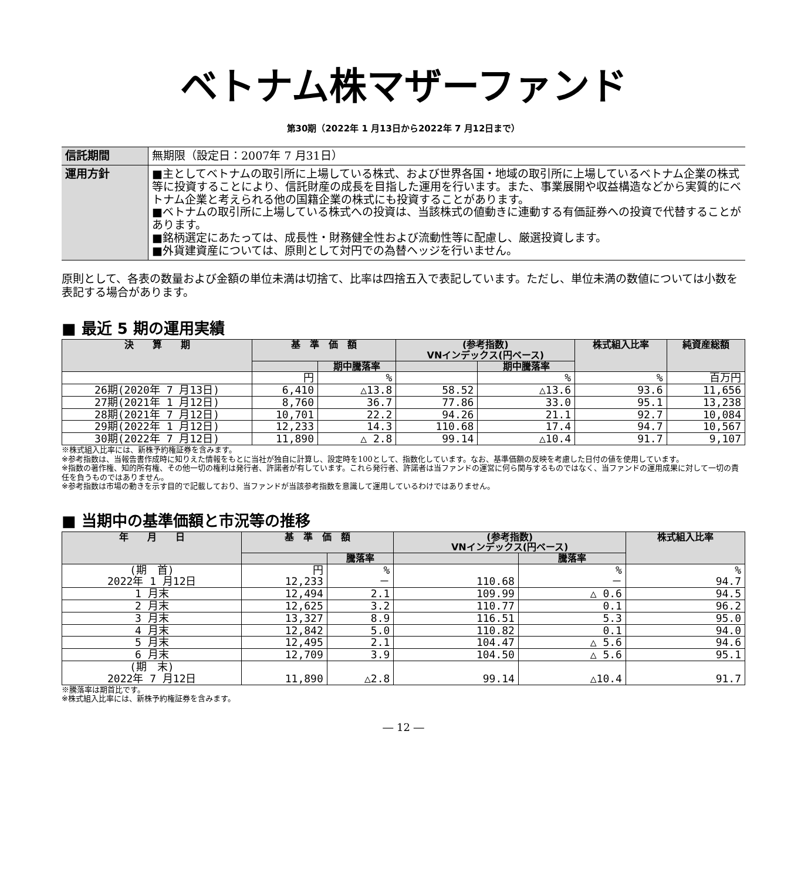ベトナム株マザーファンド
第30期（2022年 1 月13日から2022年 7 月12日まで）
| 信託期間 | 無期限（設定日：2007年 7 月31日） |
| 運用方針 | ■主としてベトナムの取引所に上場している株式、および世界各国・地域の取引所に上場しているベトナム企業の株式等に投資することにより、信託財産の成長を目指した運用を行います。また、事業展開や収益構造などから実質的にベトナム企業と考えられる他の国籍企業の株式にも投資することがあります。 ■ベトナムの取引所に上場している株式への投資は、当該株式の値動きに連動する有価証券への投資で代替することがあります。 ■銘柄選定にあたっては、成長性・財務健全性および流動性等に配慮し、厳選投資します。 ■外貨建資産については、原則として対円での為替ヘッジを行いません。 |
原則として、各表の数量および金額の単位未満は切捨て、比率は四捨五入で表記しています。ただし、単位未満の数値については小数を表記する場合があります。
■ 最近 5 期の運用実績
| 決 算 期 | 基 準 価 額 | | (参考指数) VNインデックス(円ベース) | | 株式組入比率 | 純資産総額 |
| --- | --- | --- | --- | --- | --- | --- |
| | | 期中騰落率 | | 期中騰落率 | | |
| | 円 | % | | % | % | 百万円 |
| 26期(2020年 7 月13日) | 6,410 | △13.8 | 58.52 | △13.6 | 93.6 | 11,656 |
| 27期(2021年 1 月12日) | 8,760 | 36.7 | 77.86 | 33.0 | 95.1 | 13,238 |
| 28期(2021年 7 月12日) | 10,701 | 22.2 | 94.26 | 21.1 | 92.7 | 10,084 |
| 29期(2022年 1 月12日) | 12,233 | 14.3 | 110.68 | 17.4 | 94.7 | 10,567 |
| 30期(2022年 7 月12日) | 11,890 | △ 2.8 | 99.14 | △10.4 | 91.7 | 9,107 |
※株式組入比率には、新株予約権証券を含みます。
※参考指数は、当報告書作成時に知りえた情報をもとに当社が独自に計算し、設定時を100として、指数化しています。なお、基準価額の反映を考慮した日付の値を使用しています。
※指数の著作権、知的所有権、その他一切の権利は発行者、許諾者が有しています。これら発行者、許諾者は当ファンドの運営に何ら関与するものではなく、当ファンドの運用成果に対して一切の責任を負うものではありません。
※参考指数は市場の動きを示す目的で記載しており、当ファンドが当該参考指数を意識して運用しているわけではありません。
■ 当期中の基準価額と市況等の推移
| 年 月 日 | 基 準 価 額 | | (参考指数) VNインデックス(円ベース) | | 株式組入比率 |
| --- | --- | --- | --- | --- | --- |
| | | 騰落率 | | 騰落率 | |
| (期 首) 2022年 1 月12日 | 円 12,233 | % － | 110.68 | % － | % 94.7 |
| 1 月末 | 12,494 | 2.1 | 109.99 | △ 0.6 | 94.5 |
| 2 月末 | 12,625 | 3.2 | 110.77 | 0.1 | 96.2 |
| 3 月末 | 13,327 | 8.9 | 116.51 | 5.3 | 95.0 |
| 4 月末 | 12,842 | 5.0 | 110.82 | 0.1 | 94.0 |
| 5 月末 | 12,495 | 2.1 | 104.47 | △ 5.6 | 94.6 |
| 6 月末 | 12,709 | 3.9 | 104.50 | △ 5.6 | 95.1 |
| (期 末) 2022年 7 月12日 | 11,890 | △2.8 | 99.14 | △10.4 | 91.7 |
※騰落率は期首比です。
※株式組入比率には、新株予約権証券を含みます。
― 12 ―